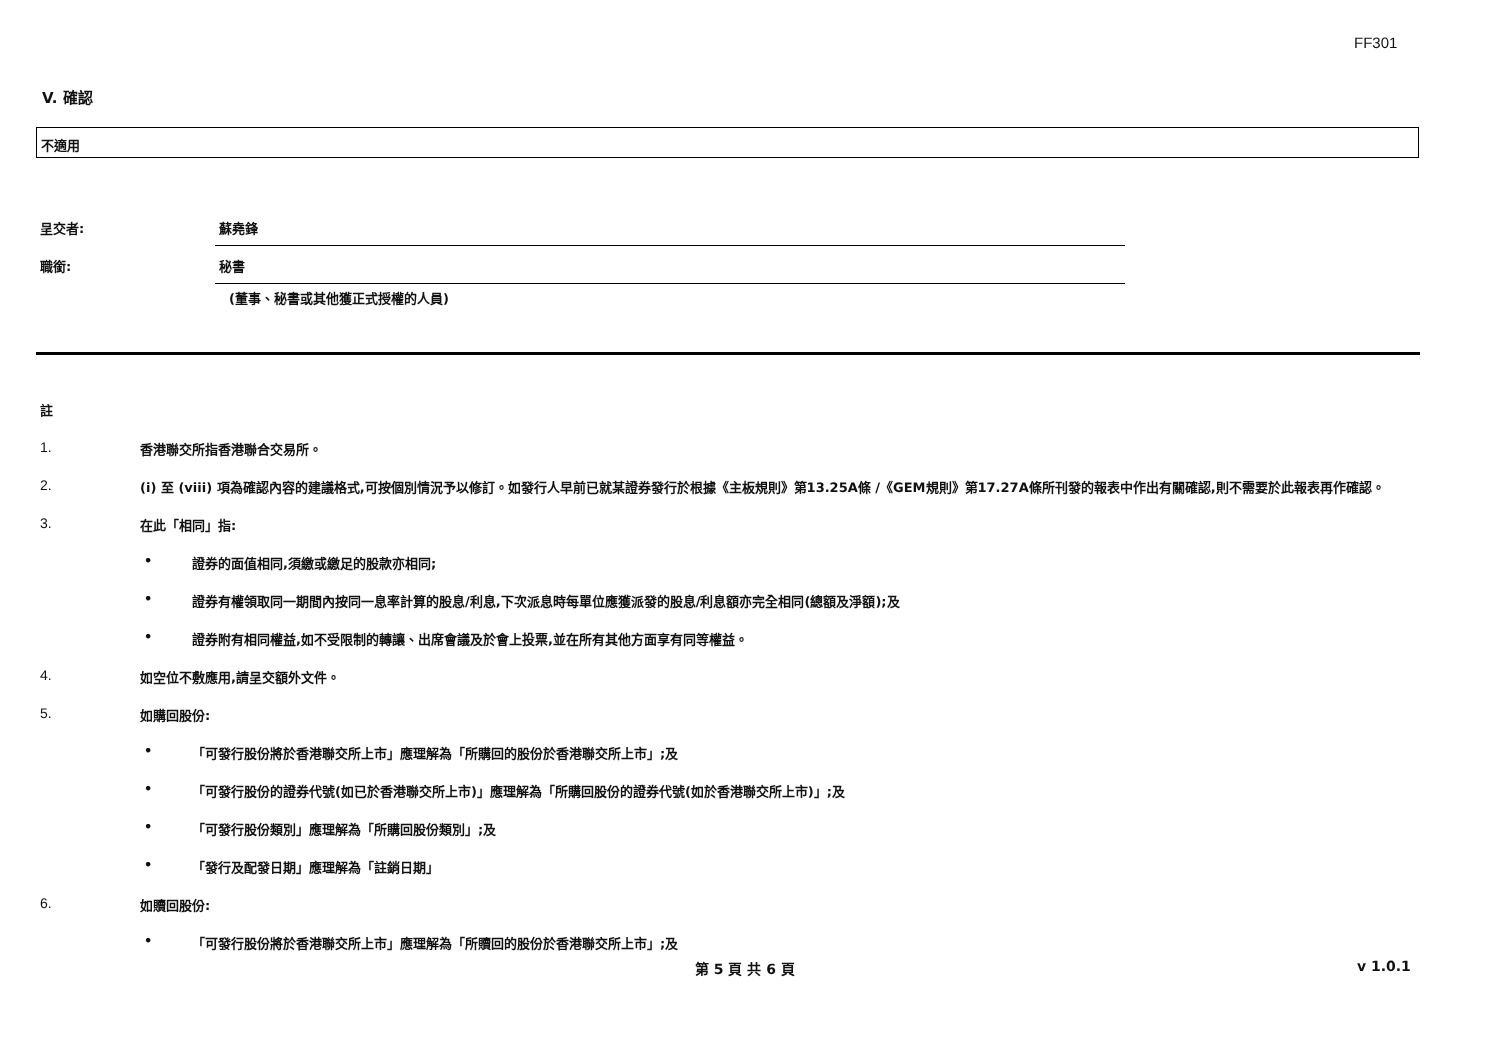FF301
V. 確認
不適用
呈交者: 蘇堯鋒
職銜: 秘書
(董事、秘書或其他獲正式授權的人員)
註
1. 香港聯交所指香港聯合交易所。
2. (i) 至 (viii) 項為確認內容的建議格式,可按個別情況予以修訂。如發行人早前已就某證券發行於根據《主板規則》第13.25A條 /《GEM規則》第17.27A條所刊發的報表中作出有關確認,則不需要於此報表再作確認。
3. 在此「相同」指:
• 證券的面值相同,須繳或繳足的股款亦相同;
• 證券有權領取同一期間內按同一息率計算的股息/利息,下次派息時每單位應獲派發的股息/利息額亦完全相同(總額及淨額);及
• 證券附有相同權益,如不受限制的轉讓、出席會議及於會上投票,並在所有其他方面享有同等權益。
4. 如空位不敷應用,請呈交額外文件。
5. 如購回股份:
• 「可發行股份將於香港聯交所上市」應理解為「所購回的股份於香港聯交所上市」;及
• 「可發行股份的證券代號(如已於香港聯交所上市)」應理解為「所購回股份的證券代號(如於香港聯交所上市)」;及
• 「可發行股份類別」應理解為「所購回股份類別」;及
• 「發行及配發日期」應理解為「註銷日期」
6. 如贖回股份:
• 「可發行股份將於香港聯交所上市」應理解為「所贖回的股份於香港聯交所上市」;及
第 5 頁 共 6 頁 v 1.0.1